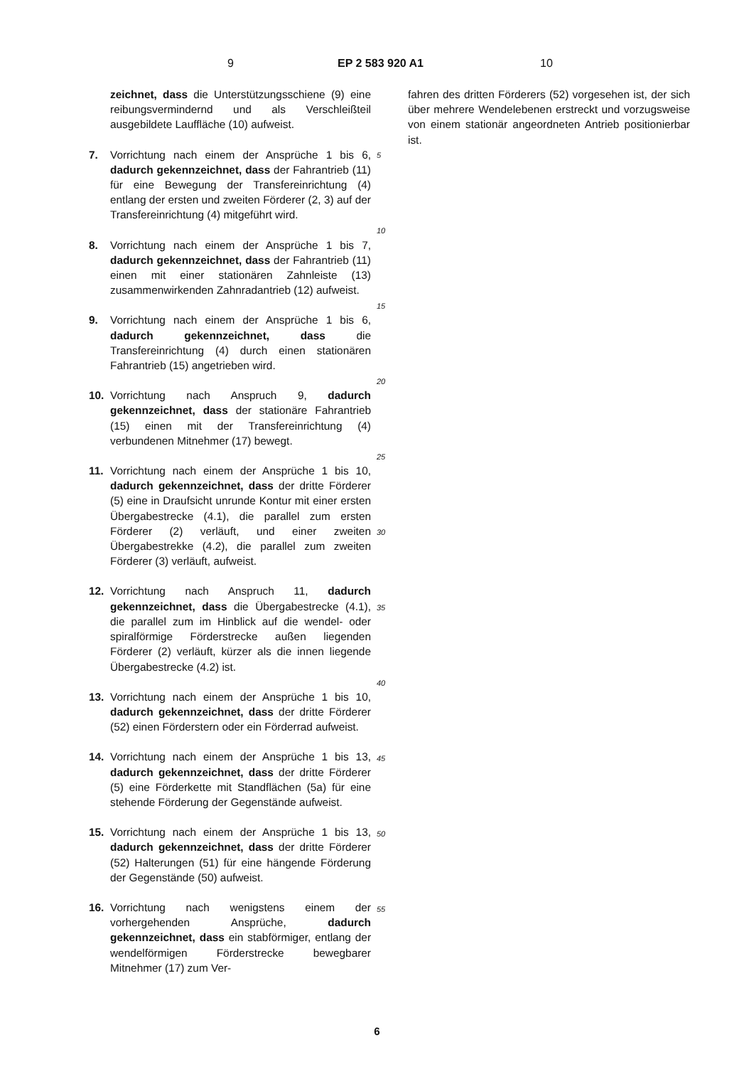9 EP 2 583 920 A1 10
zeichnet, dass die Unterstützungsschiene (9) eine reibungsvermindernd und als Verschleißteil ausgebildete Lauffläche (10) aufweist.
7. Vorrichtung nach einem der Ansprüche 1 bis 6, dadurch gekennzeichnet, dass der Fahrantrieb (11) für eine Bewegung der Transfereinrichtung (4) entlang der ersten und zweiten Förderer (2, 3) auf der Transfereinrichtung (4) mitgeführt wird.
8. Vorrichtung nach einem der Ansprüche 1 bis 7, dadurch gekennzeichnet, dass der Fahrantrieb (11) einen mit einer stationären Zahnleiste (13) zusammenwirkenden Zahnradantrieb (12) aufweist.
9. Vorrichtung nach einem der Ansprüche 1 bis 6, dadurch gekennzeichnet, dass die Transfereinrichtung (4) durch einen stationären Fahrantrieb (15) angetrieben wird.
10. Vorrichtung nach Anspruch 9, dadurch gekennzeichnet, dass der stationäre Fahrantrieb (15) einen mit der Transfereinrichtung (4) verbundenen Mitnehmer (17) bewegt.
11. Vorrichtung nach einem der Ansprüche 1 bis 10, dadurch gekennzeichnet, dass der dritte Förderer (5) eine in Draufsicht unrunde Kontur mit einer ersten Übergabestrecke (4.1), die parallel zum ersten Förderer (2) verläuft, und einer zweiten Übergabestrekke (4.2), die parallel zum zweiten Förderer (3) verläuft, aufweist.
12. Vorrichtung nach Anspruch 11, dadurch gekennzeichnet, dass die Übergabestrecke (4.1), die parallel zum im Hinblick auf die wendel- oder spiralförmige Förderstrecke außen liegenden Förderer (2) verläuft, kürzer als die innen liegende Übergabestrecke (4.2) ist.
13. Vorrichtung nach einem der Ansprüche 1 bis 10, dadurch gekennzeichnet, dass der dritte Förderer (52) einen Förderstern oder ein Förderrad aufweist.
14. Vorrichtung nach einem der Ansprüche 1 bis 13, dadurch gekennzeichnet, dass der dritte Förderer (5) eine Förderkette mit Standflächen (5a) für eine stehende Förderung der Gegenstände aufweist.
15. Vorrichtung nach einem der Ansprüche 1 bis 13, dadurch gekennzeichnet, dass der dritte Förderer (52) Halterungen (51) für eine hängende Förderung der Gegenstände (50) aufweist.
16. Vorrichtung nach wenigstens einem der vorhergehenden Ansprüche, dadurch gekennzeichnet, dass ein stabförmiger, entlang der wendelförmigen Förderstrecke bewegbarer Mitnehmer (17) zum Ver-
5
10
15
20
25
30
35
40
45
50
55
fahren des dritten Förderers (52) vorgesehen ist, der sich über mehrere Wendelebenen erstreckt und vorzugsweise von einem stationär angeordneten Antrieb positionierbar ist.
6